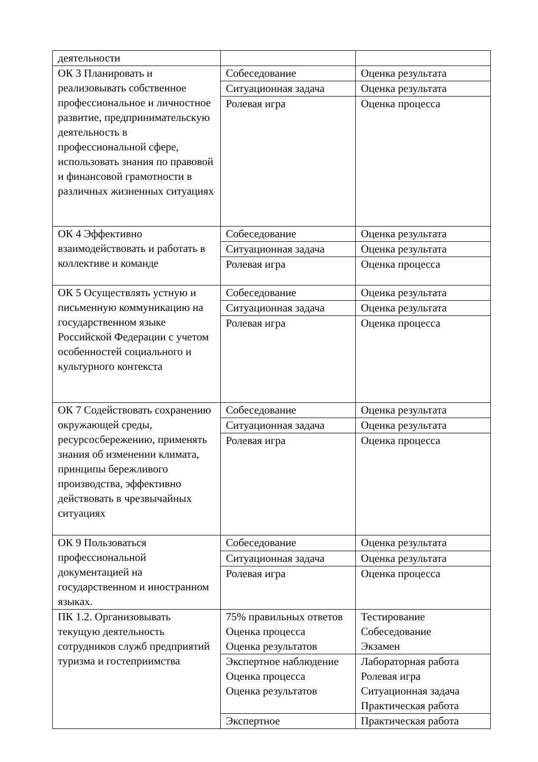| деятельности | | |
| ОК 3 Планировать и реализовывать собственное профессиональное и личностное развитие, предпринимательскую деятельность в профессиональной сфере, использовать знания по правовой и финансовой грамотности в различных жизненных ситуациях | Собеседование | Оценка результата |
| | Ситуационная задача | Оценка результата |
| | Ролевая игра | Оценка процесса |
| ОК 4 Эффективно взаимодействовать и работать в коллективе и команде | Собеседование | Оценка результата |
| | Ситуационная задача | Оценка результата |
| | Ролевая игра | Оценка процесса |
| ОК 5 Осуществлять устную и письменную коммуникацию на государственном языке Российской Федерации с учетом особенностей социального и культурного контекста | Собеседование | Оценка результата |
| | Ситуационная задача | Оценка результата |
| | Ролевая игра | Оценка процесса |
| ОК 7 Содействовать сохранению окружающей среды, ресурсосбережению, применять знания об изменении климата, принципы бережливого производства, эффективно действовать в чрезвычайных ситуациях | Собеседование | Оценка результата |
| | Ситуационная задача | Оценка результата |
| | Ролевая игра | Оценка процесса |
| ОК 9 Пользоваться профессиональной документацией на государственном и иностранном языках. | Собеседование | Оценка результата |
| | Ситуационная задача | Оценка результата |
| | Ролевая игра | Оценка процесса |
| ПК 1.2. Организовывать текущую деятельность сотрудников служб предприятий туризма и гостеприимства | 75% правильных ответов Оценка процесса Оценка результатов | Тестирование Собеседование Экзамен |
| | Экспертное наблюдение Оценка процесса Оценка результатов | Лабораторная работа Ролевая игра Ситуационная задача Практическая работа |
| | Экспертное | Практическая работа |